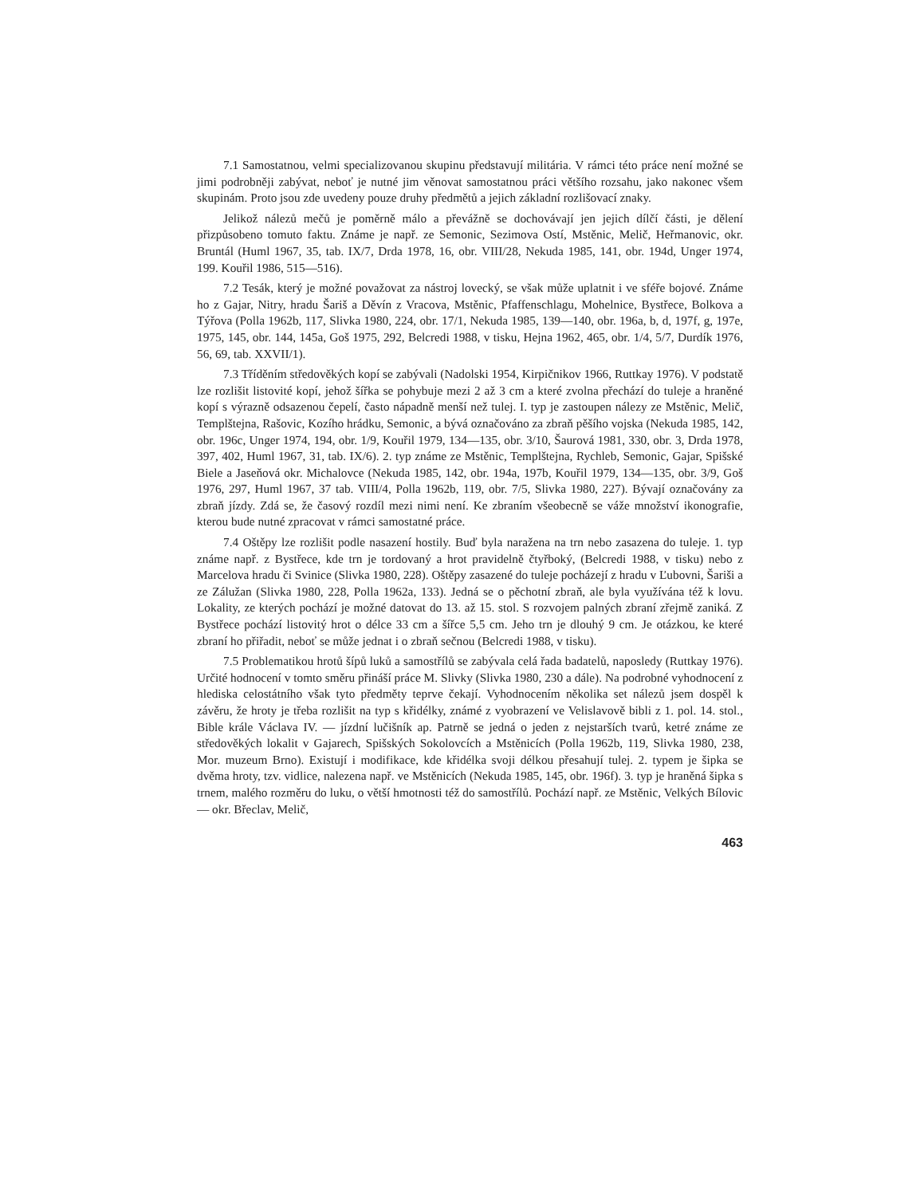7.1 Samostatnou, velmi specializovanou skupinu představují militária. V rámci této práce není možné se jimi podrobněji zabývat, neboť je nutné jim věnovat samostatnou práci většího rozsahu, jako nakonec všem skupinám. Proto jsou zde uvedeny pouze druhy předmětů a jejich základní rozlišovací znaky.
Jelikož nálezů mečů je poměrně málo a převážně se dochovávají jen jejich dílčí části, je dělení přizpůsobeno tomuto faktu. Známe je např. ze Semonic, Sezimova Ostí, Mstěnic, Melič, Heřmanovic, okr. Bruntál (Huml 1967, 35, tab. IX/7, Drda 1978, 16, obr. VIII/28, Nekuda 1985, 141, obr. 194d, Unger 1974, 199. Kouřil 1986, 515—516).
7.2 Tesák, který je možné považovat za nástroj lovecký, se však může uplatnit i ve sféře bojové. Známe ho z Gajar, Nitry, hradu Šariš a Děvín z Vracova, Mstěnic, Pfaffenschlagu, Mohelnice, Bystřece, Bolkova a Týřova (Polla 1962b, 117, Slivka 1980, 224, obr. 17/1, Nekuda 1985, 139—140, obr. 196a, b, d, 197f, g, 197e, 1975, 145, obr. 144, 145a, Goš 1975, 292, Belcredi 1988, v tisku, Hejna 1962, 465, obr. 1/4, 5/7, Durdík 1976, 56, 69, tab. XXVII/1).
7.3 Tříděním středověkých kopí se zabývali (Nadolski 1954, Kirpičnikov 1966, Ruttkay 1976). V podstatě lze rozlišit listovité kopí, jehož šířka se pohybuje mezi 2 až 3 cm a které zvolna přechází do tuleje a hraněné kopí s výrazně odsazenou čepelí, často nápadně menší než tulej. I. typ je zastoupen nálezy ze Mstěnic, Melič, Templštejna, Rašovic, Kozího hrádku, Semonic, a bývá označováno za zbraň pěšího vojska (Nekuda 1985, 142, obr. 196c, Unger 1974, 194, obr. 1/9, Kouřil 1979, 134—135, obr. 3/10, Šaurová 1981, 330, obr. 3, Drda 1978, 397, 402, Huml 1967, 31, tab. IX/6). 2. typ známe ze Mstěnic, Templštejna, Rychleb, Semonic, Gajar, Spišské Biele a Jaseňová okr. Michalovce (Nekuda 1985, 142, obr. 194a, 197b, Kouřil 1979, 134—135, obr. 3/9, Goš 1976, 297, Huml 1967, 37 tab. VIII/4, Polla 1962b, 119, obr. 7/5, Slivka 1980, 227). Bývají označovány za zbraň jízdy. Zdá se, že časový rozdíl mezi nimi není. Ke zbraním všeobecně se váže množství ikonografie, kterou bude nutné zpracovat v rámci samostatné práce.
7.4 Oštěpy lze rozlišit podle nasazení hostily. Buď byla naražena na trn nebo zasazena do tuleje. 1. typ známe např. z Bystřece, kde trn je tordovaný a hrot pravidelně čtyřboký, (Belcredi 1988, v tisku) nebo z Marcelova hradu či Svinice (Slivka 1980, 228). Oštěpy zasazené do tuleje pocházejí z hradu v Ľubovni, Šariši a ze Zálužan (Slivka 1980, 228, Polla 1962a, 133). Jedná se o pěchotní zbraň, ale byla využívána též k lovu. Lokality, ze kterých pochází je možné datovat do 13. až 15. stol. S rozvojem palných zbraní zřejmě zaniká. Z Bystřece pochází listovitý hrot o délce 33 cm a šířce 5,5 cm. Jeho trn je dlouhý 9 cm. Je otázkou, ke které zbraní ho přiřadit, neboť se může jednat i o zbraň sečnou (Belcredi 1988, v tisku).
7.5 Problematikou hrotů šípů luků a samostřílů se zabývala celá řada badatelů, naposledy (Ruttkay 1976). Určité hodnocení v tomto směru přináší práce M. Slivky (Slivka 1980, 230 a dále). Na podrobné vyhodnocení z hlediska celostátního však tyto předměty teprve čekají. Vyhodnocením několika set nálezů jsem dospěl k závěru, že hroty je třeba rozlišit na typ s křidélky, známé z vyobrazení ve Velislavově bibli z 1. pol. 14. stol., Bible krále Václava IV. — jízdní lučišník ap. Patrně se jedná o jeden z nejstarších tvarů, ketré známe ze středověkých lokalit v Gajarech, Spišských Sokolovcích a Mstěnicích (Polla 1962b, 119, Slivka 1980, 238, Mor. muzeum Brno). Existují i modifikace, kde křidélka svoji délkou přesahují tulej. 2. typem je šipka se dvěma hroty, tzv. vidlice, nalezena např. ve Mstěnicích (Nekuda 1985, 145, obr. 196f). 3. typ je hraněná šipka s trnem, malého rozměru do luku, o větší hmotnosti též do samostřílů. Pochází např. ze Mstěnic, Velkých Bílovic — okr. Břeclav, Melič,
463